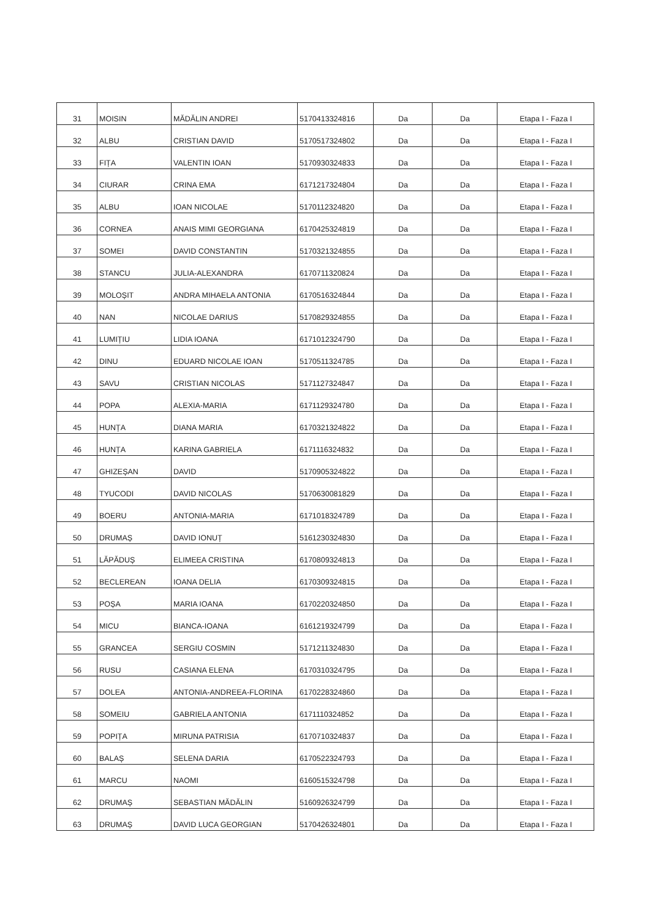| 31 | MOISIN | MĂDĂLIN ANDREI | 5170413324816 | Da | Da | Etapa I - Faza I |
| 32 | ALBU | CRISTIAN DAVID | 5170517324802 | Da | Da | Etapa I - Faza I |
| 33 | FIȚA | VALENTIN IOAN | 5170930324833 | Da | Da | Etapa I - Faza I |
| 34 | CIURAR | CRINA EMA | 6171217324804 | Da | Da | Etapa I - Faza I |
| 35 | ALBU | IOAN NICOLAE | 5170112324820 | Da | Da | Etapa I - Faza I |
| 36 | CORNEA | ANAIS MIMI GEORGIANA | 6170425324819 | Da | Da | Etapa I - Faza I |
| 37 | SOMEI | DAVID CONSTANTIN | 5170321324855 | Da | Da | Etapa I - Faza I |
| 38 | STANCU | JULIA-ALEXANDRA | 6170711320824 | Da | Da | Etapa I - Faza I |
| 39 | MOLOȘIT | ANDRA MIHAELA ANTONIA | 6170516324844 | Da | Da | Etapa I - Faza I |
| 40 | NAN | NICOLAE DARIUS | 5170829324855 | Da | Da | Etapa I - Faza I |
| 41 | LUMIȚIU | LIDIA IOANA | 6171012324790 | Da | Da | Etapa I - Faza I |
| 42 | DINU | EDUARD NICOLAE IOAN | 5170511324785 | Da | Da | Etapa I - Faza I |
| 43 | SAVU | CRISTIAN NICOLAS | 5171127324847 | Da | Da | Etapa I - Faza I |
| 44 | POPA | ALEXIA-MARIA | 6171129324780 | Da | Da | Etapa I - Faza I |
| 45 | HUNȚA | DIANA MARIA | 6170321324822 | Da | Da | Etapa I - Faza I |
| 46 | HUNȚA | KARINA GABRIELA | 6171116324832 | Da | Da | Etapa I - Faza I |
| 47 | GHIZEȘAN | DAVID | 5170905324822 | Da | Da | Etapa I - Faza I |
| 48 | TYUCODI | DAVID NICOLAS | 5170630081829 | Da | Da | Etapa I - Faza I |
| 49 | BOERU | ANTONIA-MARIA | 6171018324789 | Da | Da | Etapa I - Faza I |
| 50 | DRUMAȘ | DAVID IONUȚ | 5161230324830 | Da | Da | Etapa I - Faza I |
| 51 | LĂPĂDUȘ | ELIMEEA CRISTINA | 6170809324813 | Da | Da | Etapa I - Faza I |
| 52 | BECLEREAN | IOANA DELIA | 6170309324815 | Da | Da | Etapa I - Faza I |
| 53 | POȘA | MARIA IOANA | 6170220324850 | Da | Da | Etapa I - Faza I |
| 54 | MICU | BIANCA-IOANA | 6161219324799 | Da | Da | Etapa I - Faza I |
| 55 | GRANCEA | SERGIU COSMIN | 5171211324830 | Da | Da | Etapa I - Faza I |
| 56 | RUSU | CASIANA ELENA | 6170310324795 | Da | Da | Etapa I - Faza I |
| 57 | DOLEA | ANTONIA-ANDREEA-FLORINA | 6170228324860 | Da | Da | Etapa I - Faza I |
| 58 | SOMEIU | GABRIELA ANTONIA | 6171110324852 | Da | Da | Etapa I - Faza I |
| 59 | POPIȚA | MIRUNA PATRISIA | 6170710324837 | Da | Da | Etapa I - Faza I |
| 60 | BALAȘ | SELENA DARIA | 6170522324793 | Da | Da | Etapa I - Faza I |
| 61 | MARCU | NAOMI | 6160515324798 | Da | Da | Etapa I - Faza I |
| 62 | DRUMAȘ | SEBASTIAN MĂDĂLIN | 5160926324799 | Da | Da | Etapa I - Faza I |
| 63 | DRUMAȘ | DAVID LUCA GEORGIAN | 5170426324801 | Da | Da | Etapa I - Faza I |